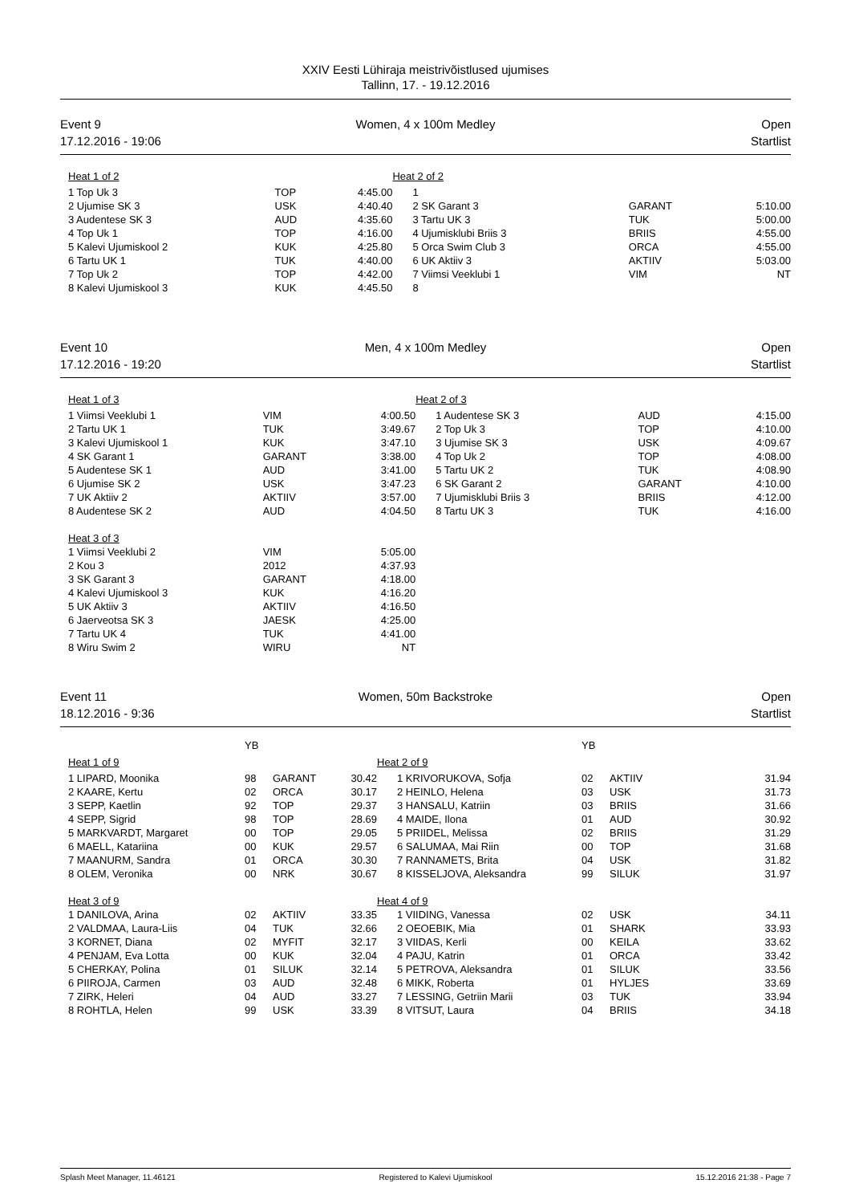XXIV Eesti Lühiraja meistrivõistlused ujumises
Tallinn, 17. - 19.12.2016
Event 9
17.12.2016 - 19:06
Women, 4 x 100m Medley Open
Startlist
| Heat 1 of 2 | | | Heat 2 of 2 | | |
| 1 Top Uk 3 | TOP | 4:45.00 | 1 | | |
| 2 Ujumise SK 3 | USK | 4:40.40 | 2 SK Garant 3 | GARANT | 5:10.00 |
| 3 Audentese SK 3 | AUD | 4:35.60 | 3 Tartu UK 3 | TUK | 5:00.00 |
| 4 Top Uk 1 | TOP | 4:16.00 | 4 Ujumisklubi Briis 3 | BRIIS | 4:55.00 |
| 5 Kalevi Ujumiskool 2 | KUK | 4:25.80 | 5 Orca Swim Club 3 | ORCA | 4:55.00 |
| 6 Tartu UK 1 | TUK | 4:40.00 | 6 UK Aktiiv 3 | AKTIIV | 5:03.00 |
| 7 Top Uk 2 | TOP | 4:42.00 | 7 Viimsi Veeklubi 1 | VIM | NT |
| 8 Kalevi Ujumiskool 3 | KUK | 4:45.50 | 8 | | |
Event 10
17.12.2016 - 19:20
Men, 4 x 100m Medley Open
Startlist
| Heat 1 of 3 | | | Heat 2 of 3 | | |
| 1 Viimsi Veeklubi 1 | VIM | 4:00.50 | 1 Audentese SK 3 | AUD | 4:15.00 |
| 2 Tartu UK 1 | TUK | 3:49.67 | 2 Top Uk 3 | TOP | 4:10.00 |
| 3 Kalevi Ujumiskool 1 | KUK | 3:47.10 | 3 Ujumise SK 3 | USK | 4:09.67 |
| 4 SK Garant 1 | GARANT | 3:38.00 | 4 Top Uk 2 | TOP | 4:08.00 |
| 5 Audentese SK 1 | AUD | 3:41.00 | 5 Tartu UK 2 | TUK | 4:08.90 |
| 6 Ujumise SK 2 | USK | 3:47.23 | 6 SK Garant 2 | GARANT | 4:10.00 |
| 7 UK Aktiiv 2 | AKTIIV | 3:57.00 | 7 Ujumisklubi Briis 3 | BRIIS | 4:12.00 |
| 8 Audentese SK 2 | AUD | 4:04.50 | 8 Tartu UK 3 | TUK | 4:16.00 |
| Heat 3 of 3 | | | | | |
| 1 Viimsi Veeklubi 2 | VIM | 5:05.00 | | | |
| 2 Kou 3 | 2012 | 4:37.93 | | | |
| 3 SK Garant 3 | GARANT | 4:18.00 | | | |
| 4 Kalevi Ujumiskool 3 | KUK | 4:16.20 | | | |
| 5 UK Aktiiv 3 | AKTIIV | 4:16.50 | | | |
| 6 Jaerveotsa SK 3 | JAESK | 4:25.00 | | | |
| 7 Tartu UK 4 | TUK | 4:41.00 | | | |
| 8 Wiru Swim 2 | WIRU | NT | | | |
Event 11
18.12.2016 - 9:36
Women, 50m Backstroke Open
Startlist
| | YB | | | | YB | | |
| Heat 1 of 9 | | | | Heat 2 of 9 | | | |
| 1 LIPARD, Moonika | 98 | GARANT | 30.42 | 1 KRIVORUKOVA, Sofja | 02 | AKTIIV | 31.94 |
| 2 KAARE, Kertu | 02 | ORCA | 30.17 | 2 HEINLO, Helena | 03 | USK | 31.73 |
| 3 SEPP, Kaetlin | 92 | TOP | 29.37 | 3 HANSALU, Katriin | 03 | BRIIS | 31.66 |
| 4 SEPP, Sigrid | 98 | TOP | 28.69 | 4 MAIDE, Ilona | 01 | AUD | 30.92 |
| 5 MARKVARDT, Margaret | 00 | TOP | 29.05 | 5 PRIIDEL, Melissa | 02 | BRIIS | 31.29 |
| 6 MAELL, Katariina | 00 | KUK | 29.57 | 6 SALUMAA, Mai Riin | 00 | TOP | 31.68 |
| 7 MAANURM, Sandra | 01 | ORCA | 30.30 | 7 RANNAMETS, Brita | 04 | USK | 31.82 |
| 8 OLEM, Veronika | 00 | NRK | 30.67 | 8 KISSELJOVA, Aleksandra | 99 | SILUK | 31.97 |
| Heat 3 of 9 | | | | Heat 4 of 9 | | | |
| 1 DANILOVA, Arina | 02 | AKTIIV | 33.35 | 1 VIIDING, Vanessa | 02 | USK | 34.11 |
| 2 VALDMAA, Laura-Liis | 04 | TUK | 32.66 | 2 OEOEBIK, Mia | 01 | SHARK | 33.93 |
| 3 KORNET, Diana | 02 | MYFIT | 32.17 | 3 VIIDAS, Kerli | 00 | KEILA | 33.62 |
| 4 PENJAM, Eva Lotta | 00 | KUK | 32.04 | 4 PAJU, Katrin | 01 | ORCA | 33.42 |
| 5 CHERKAY, Polina | 01 | SILUK | 32.14 | 5 PETROVA, Aleksandra | 01 | SILUK | 33.56 |
| 6 PIIROJA, Carmen | 03 | AUD | 32.48 | 6 MIKK, Roberta | 01 | HYLJES | 33.69 |
| 7 ZIRK, Heleri | 04 | AUD | 33.27 | 7 LESSING, Getriin Marii | 03 | TUK | 33.94 |
| 8 ROHTLA, Helen | 99 | USK | 33.39 | 8 VITSUT, Laura | 04 | BRIIS | 34.18 |
Splash Meet Manager, 11.46121 Registered to Kalevi Ujumiskool 15.12.2016 21:38 - Page 7